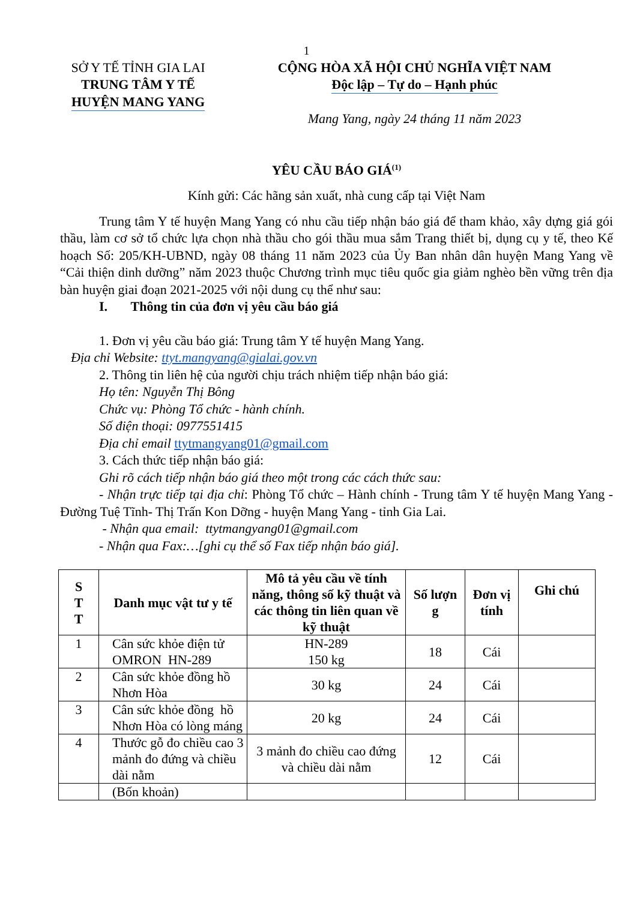1
SỞ Y TẾ TỈNH GIA LAI
TRUNG TÂM Y TẾ
HUYỆN MANG YANG
CỘNG HÒA XÃ HỘI CHỦ NGHĨA VIỆT NAM
Độc lập – Tự do – Hạnh phúc
Mang Yang, ngày 24 tháng 11 năm 2023
YÊU CẦU BÁO GIÁ<sup>(1)</sup>
Kính gửi: Các hãng sản xuất, nhà cung cấp tại Việt Nam
Trung tâm Y tế huyện Mang Yang có nhu cầu tiếp nhận báo giá để tham khảo, xây dựng giá gói thầu, làm cơ sở tổ chức lựa chọn nhà thầu cho gói thầu mua sắm Trang thiết bị, dụng cụ y tế, theo Kế hoạch Số: 205/KH-UBND, ngày 08 tháng 11 năm 2023 của Ủy Ban nhân dân huyện Mang Yang về “Cải thiện dinh dưỡng” năm 2023 thuộc Chương trình mục tiêu quốc gia giảm nghèo bền vững trên địa bàn huyện giai đoạn 2021-2025 với nội dung cụ thể như sau:
I. Thông tin của đơn vị yêu cầu báo giá
1. Đơn vị yêu cầu báo giá: Trung tâm Y tế huyện Mang Yang.
Địa chỉ Website: ttyt.mangyang@gialai.gov.vn
2. Thông tin liên hệ của người chịu trách nhiệm tiếp nhận báo giá:
Họ tên: Nguyễn Thị Bông
Chức vụ: Phòng Tổ chức - hành chính.
Số điện thoại: 0977551415
Địa chỉ email ttytmangyang01@gmail.com
3. Cách thức tiếp nhận báo giá:
Ghi rõ cách tiếp nhận báo giá theo một trong các cách thức sau:
- Nhận trực tiếp tại địa chỉ: Phòng Tổ chức – Hành chính - Trung tâm Y tế huyện Mang Yang - Đường Tuệ Tĩnh- Thị Trấn Kon Dỡng - huyện Mang Yang - tỉnh Gia Lai.
- Nhận qua email: ttytmangyang01@gmail.com
- Nhận qua Fax:…[ghi cụ thể số Fax tiếp nhận báo giá].
| S T T | Danh mục vật tư y tế | Mô tả yêu cầu về tính năng, thông số kỹ thuật và các thông tin liên quan về kỹ thuật | Số lượn g | Đơn vị tính | Ghi chú |
| --- | --- | --- | --- | --- | --- |
| 1 | Cân sức khỏe điện tử OMRON HN-289 | HN-289 150 kg | 18 | Cái | |
| 2 | Cân sức khỏe đồng hồ Nhơn Hòa | 30 kg | 24 | Cái | |
| 3 | Cân sức khỏe đồng hồ Nhơn Hòa có lòng máng | 20 kg | 24 | Cái | |
| 4 | Thước gỗ đo chiều cao 3 mảnh đo đứng và chiều dài nằm | 3 mảnh đo chiều cao đứng và chiều dài nằm | 12 | Cái | |
| | (Bốn khoản) | | | | |